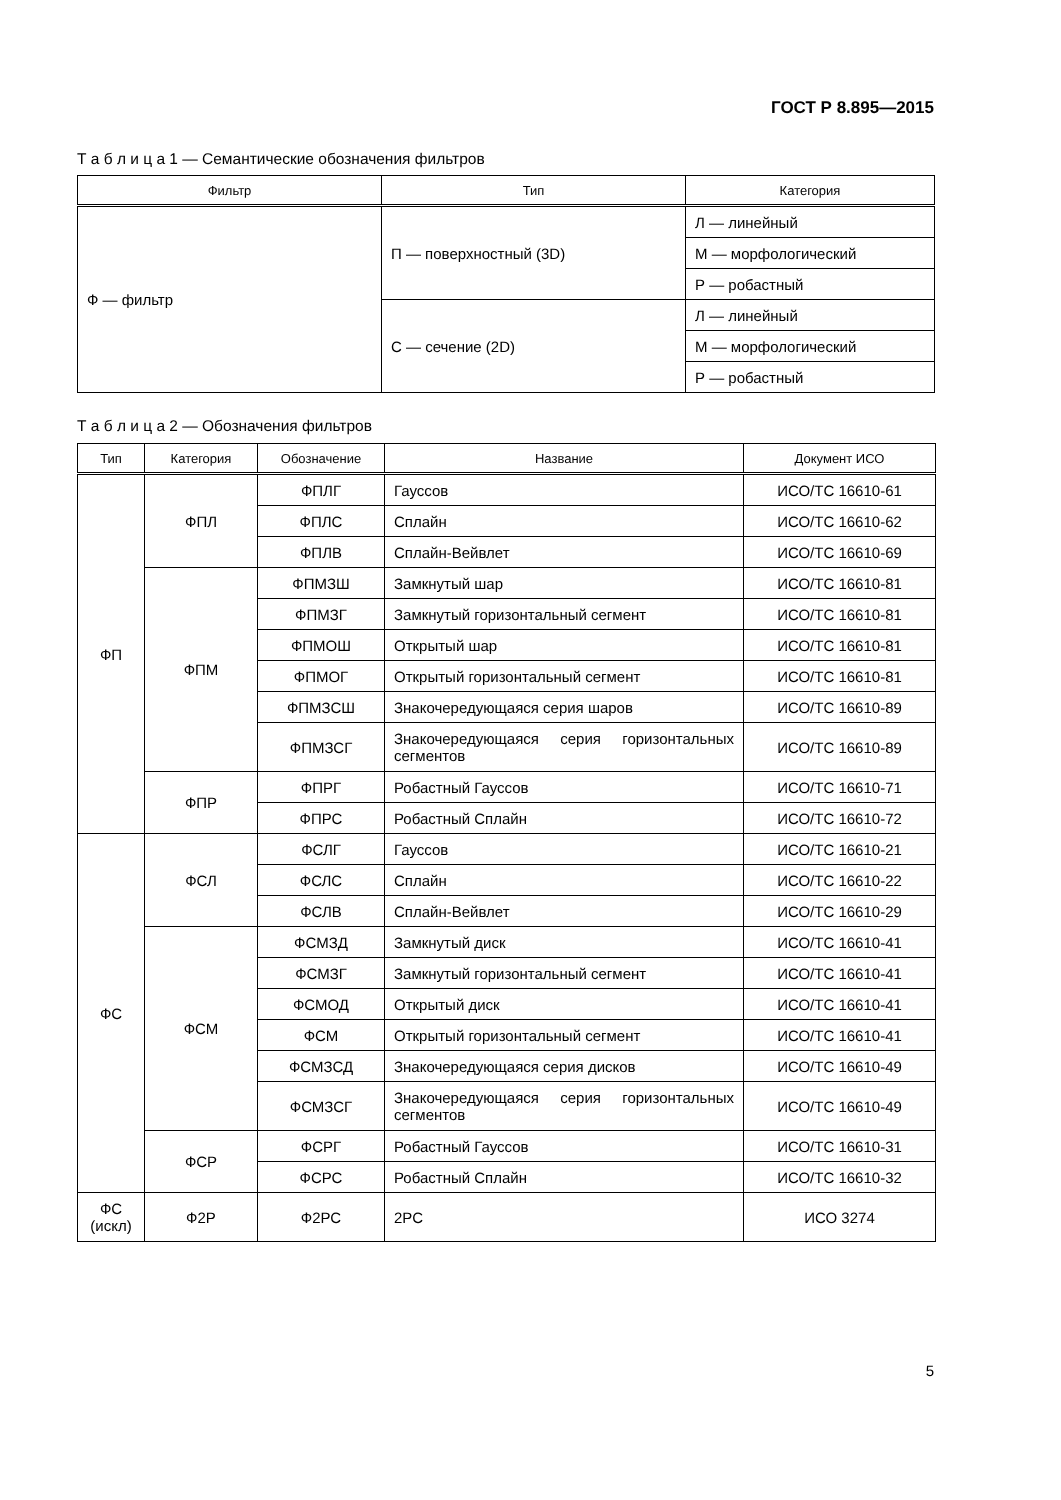ГОСТ Р 8.895—2015
Т а б л и ц а 1 — Семантические обозначения фильтров
| Фильтр | Тип | Категория |
| --- | --- | --- |
| Ф — фильтр | П — поверхностный (3D) | Л — линейный |
| | | М — морфологический |
| | | Р — робастный |
| | С — сечение (2D) | Л — линейный |
| | | М — морфологический |
| | | Р — робастный |
Т а б л и ц а 2 — Обозначения фильтров
| Тип | Категория | Обозначение | Название | Документ ИСО |
| --- | --- | --- | --- | --- |
| ФП | ФПЛ | ФПЛГ | Гауссов | ИСО/ТС 16610-61 |
| | | ФПЛС | Сплайн | ИСО/ТС 16610-62 |
| | | ФПЛВ | Сплайн-Вейвлет | ИСО/ТС 16610-69 |
| | ФПМ | ФПМЗШ | Замкнутый шар | ИСО/ТС 16610-81 |
| | | ФПМЗГ | Замкнутый горизонтальный сегмент | ИСО/ТС 16610-81 |
| | | ФПМОШ | Открытый шар | ИСО/ТС 16610-81 |
| | | ФПМОГ | Открытый горизонтальный сегмент | ИСО/ТС 16610-81 |
| | | ФПМЗСШ | Знакочередующаяся серия шаров | ИСО/ТС 16610-89 |
| | | ФПМЗСГ | Знакочередующаяся серия горизонтальных сегментов | ИСО/ТС 16610-89 |
| | ФПР | ФПРГ | Робастный Гауссов | ИСО/ТС 16610-71 |
| | | ФПРС | Робастный Сплайн | ИСО/ТС 16610-72 |
| ФС | ФСЛ | ФСЛГ | Гауссов | ИСО/ТС 16610-21 |
| | | ФСЛС | Сплайн | ИСО/ТС 16610-22 |
| | | ФСЛВ | Сплайн-Вейвлет | ИСО/ТС 16610-29 |
| | ФСМ | ФСМЗД | Замкнутый диск | ИСО/ТС 16610-41 |
| | | ФСМЗГ | Замкнутый горизонтальный сегмент | ИСО/ТС 16610-41 |
| | | ФСМОД | Открытый диск | ИСО/ТС 16610-41 |
| | | ФСМ | Открытый горизонтальный сегмент | ИСО/ТС 16610-41 |
| | | ФСМЗСД | Знакочередующаяся серия дисков | ИСО/ТС 16610-49 |
| | | ФСМЗСГ | Знакочередующаяся серия горизонтальных сегментов | ИСО/ТС 16610-49 |
| | ФСР | ФСРГ | Робастный Гауссов | ИСО/ТС 16610-31 |
| | | ФСРС | Робастный Сплайн | ИСО/ТС 16610-32 |
| ФС (искл) | Ф2Р | Ф2РС | 2РС | ИСО 3274 |
5